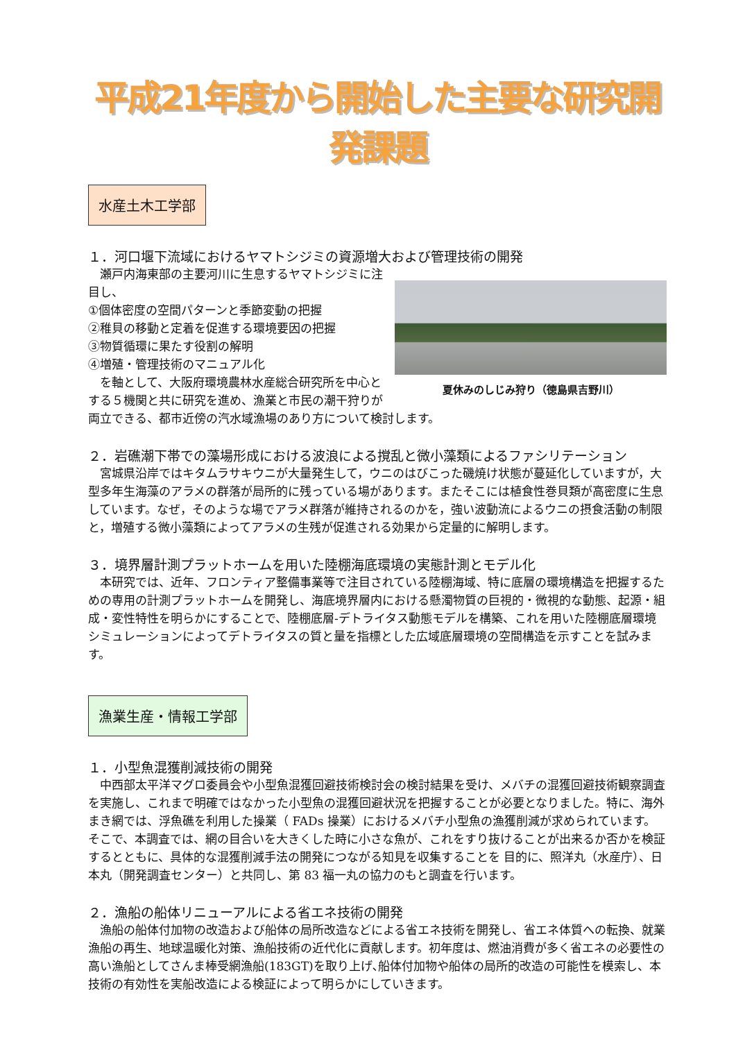平成21年度から開始した主要な研究開発課題
水産土木工学部
１．河口堰下流域におけるヤマトシジミの資源増大および管理技術の開発
夏休みのしじみ狩り（徳島県吉野川）
　瀬戸内海東部の主要河川に生息するヤマトシジミに注目し、
①個体密度の空間パターンと季節変動の把握
②稚貝の移動と定着を促進する環境要因の把握
③物質循環に果たす役割の解明
④増殖・管理技術のマニュアル化
　を軸として、大阪府環境農林水産総合研究所を中心とする５機関と共に研究を進め、漁業と市民の潮干狩りが両立できる、都市近傍の汽水域漁場のあり方について検討します。
２．岩礁潮下帯での藻場形成における波浪による撹乱と微小藻類によるファシリテーション
　宮城県沿岸ではキタムラサキウニが大量発生して，ウニのはびこった磯焼け状態が蔓延化していますが，大型多年生海藻のアラメの群落が局所的に残っている場があります。またそこには植食性巻貝類が高密度に生息しています。なぜ，そのような場でアラメ群落が維持されるのかを，強い波動流によるウニの摂食活動の制限と，増殖する微小藻類によってアラメの生残が促進される効果から定量的に解明します。
３．境界層計測プラットホームを用いた陸棚海底環境の実態計測とモデル化
　本研究では、近年、フロンティア整備事業等で注目されている陸棚海域、特に底層の環境構造を把握するための専用の計測プラットホームを開発し、海底境界層内における懸濁物質の巨視的・微視的な動態、起源・組成・変性特性を明らかにすることで、陸棚底層-デトライタス動態モデルを構築、これを用いた陸棚底層環境シミュレーションによってデトライタスの質と量を指標とした広域底層環境の空間構造を示すことを試みます。
漁業生産・情報工学部
１．小型魚混獲削減技術の開発
　中西部太平洋マグロ委員会や小型魚混獲回避技術検討会の検討結果を受け、メバチの混獲回避技術観察調査を実施し、これまで明確ではなかった小型魚の混獲回避状況を把握することが必要となりました。特に、海外まき網では、浮魚礁を利用した操業（ FADs 操業）におけるメバチ小型魚の漁獲削減が求められています。そこで、本調査では、網の目合いを大きくした時に小さな魚が、これをすり抜けることが出来るか否かを検証するとともに、具体的な混獲削減手法の開発につながる知見を収集することを 目的に、照洋丸（水産庁）、日本丸（開発調査センター）と共同し、第 83 福一丸の協力のもと調査を行います。
２．漁船の船体リニューアルによる省エネ技術の開発
　漁船の船体付加物の改造および船体の局所改造などによる省エネ技術を開発し、省エネ体質への転換、就業漁船の再生、地球温暖化対策、漁船技術の近代化に貢献します。初年度は、燃油消費が多く省エネの必要性の高い漁船としてさんま棒受網漁船(183GT)を取り上げ､船体付加物や船体の局所的改造の可能性を模索し、本技術の有効性を実船改造による検証によって明らかにしていきます。